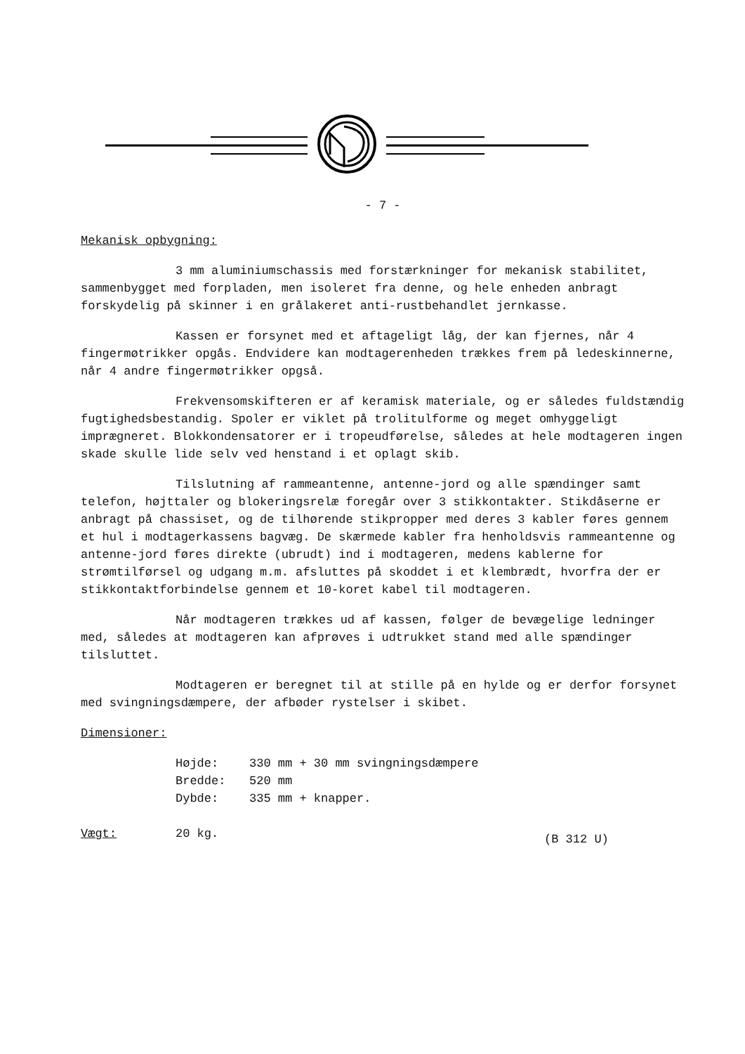- 7 -
Mekanisk opbygning:
3 mm aluminiumschassis med forstærkninger for mekanisk stabilitet, sammenbygget med forpladen, men isoleret fra denne, og hele enheden anbragt forskydelig på skinner i en grålakeret anti-rustbehandlet jernkasse.
Kassen er forsynet med et aftageligt låg, der kan fjernes, når 4 fingermøtrikker opgås. Endvidere kan modtagerenheden trækkes frem på ledeskinnerne, når 4 andre fingermøtrikker opgså.
Frekvensomskifteren er af keramisk materiale, og er således fuldstændig fugtighedsbestandig. Spoler er viklet på trolitulforme og meget omhyggeligt imprægneret. Blokkondensatorer er i tropeudførelse, således at hele modtageren ingen skade skulle lide selv ved henstand i et oplagt skib.
Tilslutning af rammeantenne, antenne-jord og alle spændinger samt telefon, højttaler og blokeringsrelæ foregår over 3 stikkontakter. Stikdåserne er anbragt på chassiset, og de tilhørende stikpropper med deres 3 kabler føres gennem et hul i modtagerkassens bagvæg. De skærmede kabler fra henholdsvis rammeantenne og antenne-jord føres direkte (ubrudt) ind i modtageren, medens kablerne for strømtilførsel og udgang m.m. afsluttes på skoddet i et klembrædt, hvorfra der er stikkontaktforbindelse gennem et 10-koret kabel til modtageren.
Når modtageren trækkes ud af kassen, følger de bevægelige ledninger med, således at modtageren kan afprøves i udtrukket stand med alle spændinger tilsluttet.
Modtageren er beregnet til at stille på en hylde og er derfor forsynet med svingningsdæmpere, der afbøder rystelser i skibet.
Dimensioner:
Højde: 330 mm + 30 mm svingningsdæmpere
Bredde: 520 mm
Dybde: 335 mm + knapper.
Vægt: 20 kg. (B 312 U)